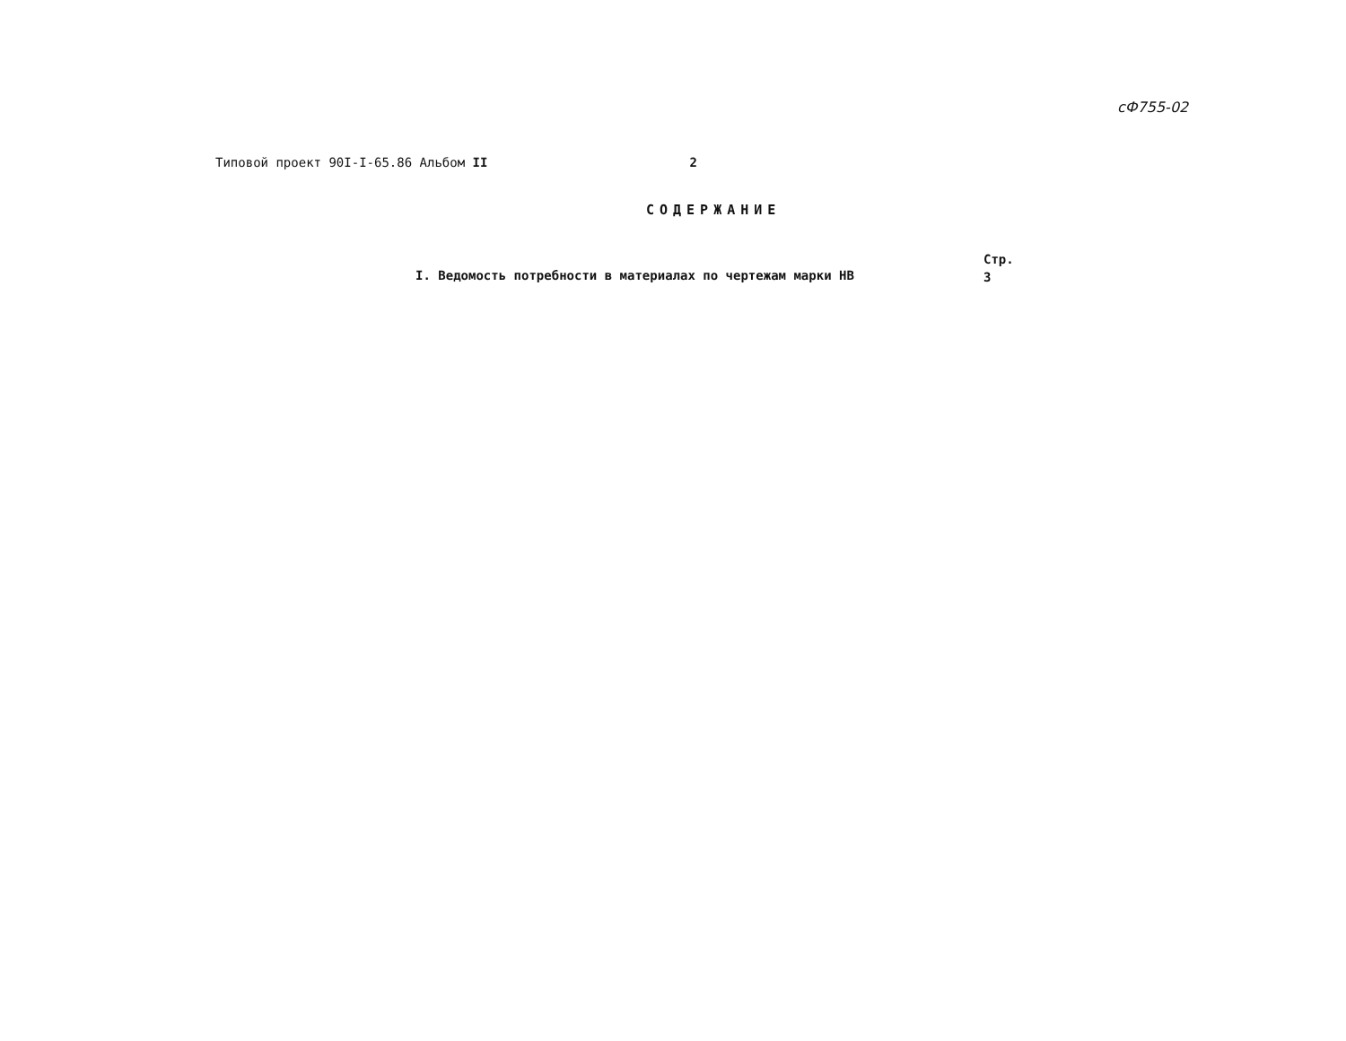сФ755-02
Типовой проект 90I-I-65.86 Альбом II 2
СОДЕРЖАНИЕ
I. Ведомость потребности в материалах по чертежам марки НВ
Стр.
3